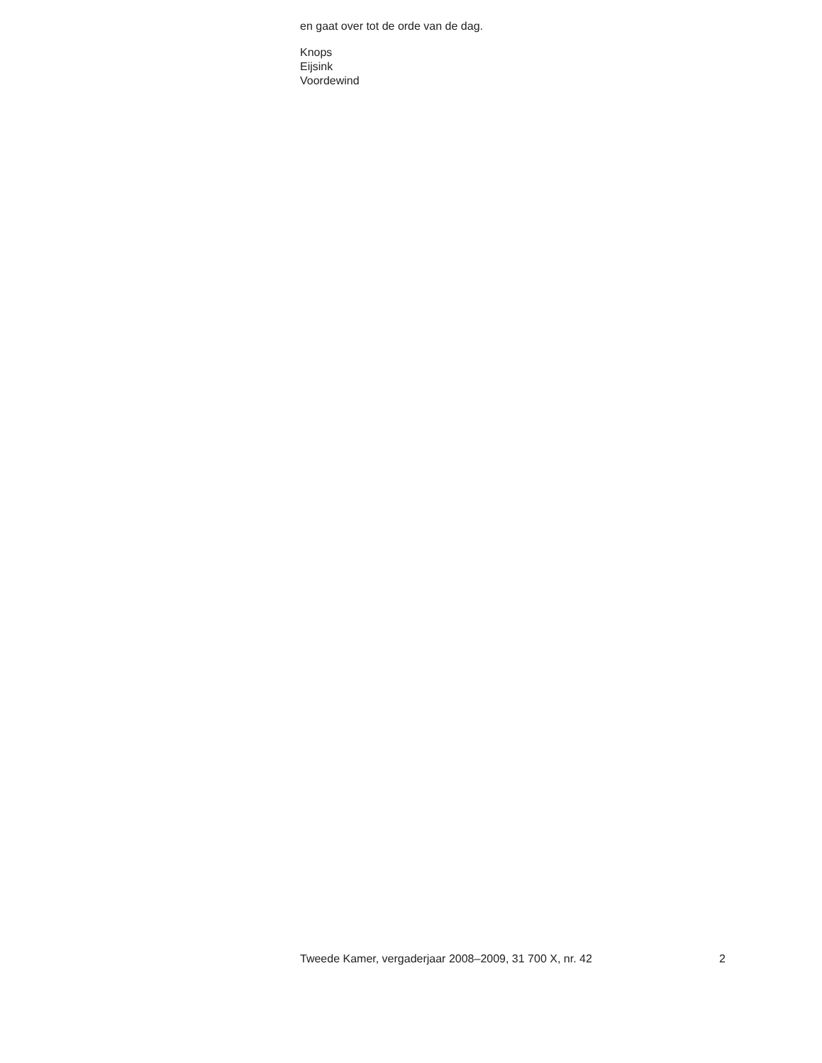en gaat over tot de orde van de dag.
Knops
Eijsink
Voordewind
Tweede Kamer, vergaderjaar 2008–2009, 31 700 X, nr. 42 2